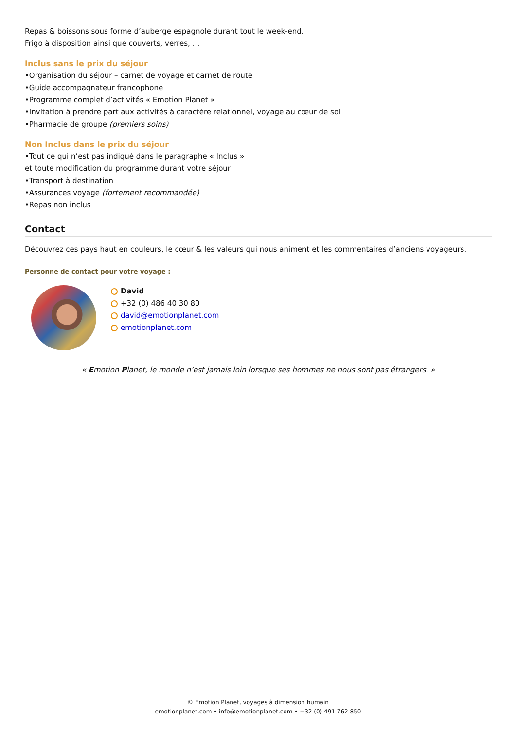Repas & boissons sous forme d’auberge espagnole durant tout le week-end.
Frigo à disposition ainsi que couverts, verres, …
Inclus sans le prix du séjour
•Organisation du séjour – carnet de voyage et carnet de route
•Guide accompagnateur francophone
•Programme complet d’activités « Emotion Planet »
•Invitation à prendre part aux activités à caractère relationnel, voyage au cœur de soi
•Pharmacie de groupe (premiers soins)
Non Inclus dans le prix du séjour
•Tout ce qui n’est pas indiqué dans le paragraphe « Inclus »
et toute modification du programme durant votre séjour
•Transport à destination
•Assurances voyage (fortement recommandée)
•Repas non inclus
Contact
Découvrez ces pays haut en couleurs, le cœur & les valeurs qui nous animent et les commentaires d’anciens voyageurs.
Personne de contact pour votre voyage :
David
+32 (0) 486 40 30 80
david@emotionplanet.com
emotionplanet.com
« Emotion Planet, le monde n’est jamais loin lorsque ses hommes ne nous sont pas étrangers. »
© Emotion Planet, voyages à dimension humain
emotionplanet.com • info@emotionplanet.com • +32 (0) 491 762 850